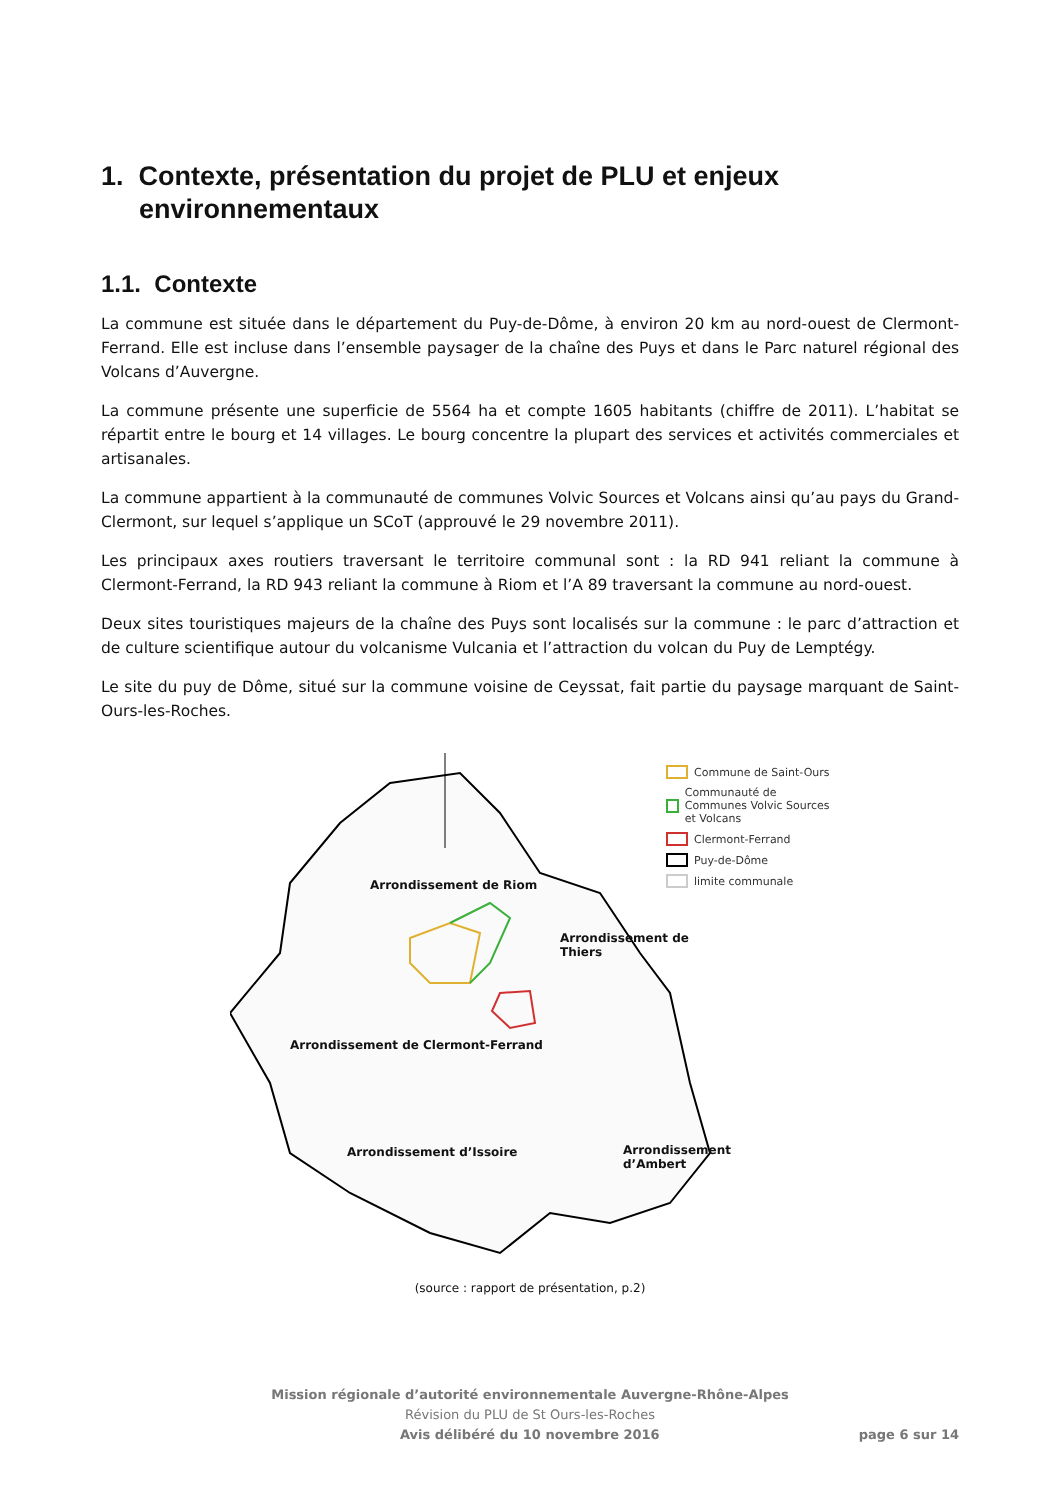1. Contexte, présentation du projet de PLU et enjeux environnementaux
1.1. Contexte
La commune est située dans le département du Puy-de-Dôme, à environ 20 km au nord-ouest de Clermont-Ferrand. Elle est incluse dans l’ensemble paysager de la chaîne des Puys et dans le Parc naturel régional des Volcans d’Auvergne.
La commune présente une superficie de 5564 ha et compte 1605 habitants (chiffre de 2011). L’habitat se répartit entre le bourg et 14 villages. Le bourg concentre la plupart des services et activités commerciales et artisanales.
La commune appartient à la communauté de communes Volvic Sources et Volcans ainsi qu’au pays du Grand-Clermont, sur lequel s’applique un SCoT (approuvé le 29 novembre 2011).
Les principaux axes routiers traversant le territoire communal sont : la RD 941 reliant la commune à Clermont-Ferrand, la RD 943 reliant la commune à Riom et l’A 89 traversant la commune au nord-ouest.
Deux sites touristiques majeurs de la chaîne des Puys sont localisés sur la commune : le parc d’attraction et de culture scientifique autour du volcanisme Vulcania et l’attraction du volcan du Puy de Lemptégy.
Le site du puy de Dôme, situé sur la commune voisine de Ceyssat, fait partie du paysage marquant de Saint-Ours-les-Roches.
Commune de Saint-Ours
Communauté de Communes Volvic Sources et Volcans
Clermont-Ferrand
Puy-de-Dôme
limite communale
Arrondissement de Riom
Arrondissement de
Thiers
Arrondissement de Clermont-Ferrand
Arrondissement
d’Ambert
Arrondissement d’Issoire
(source : rapport de présentation, p.2)
Mission régionale d’autorité environnementale Auvergne-Rhône-Alpes
Révision du PLU de St Ours-les-Roches
Avis délibéré du 10 novembre 2016 page 6 sur 14